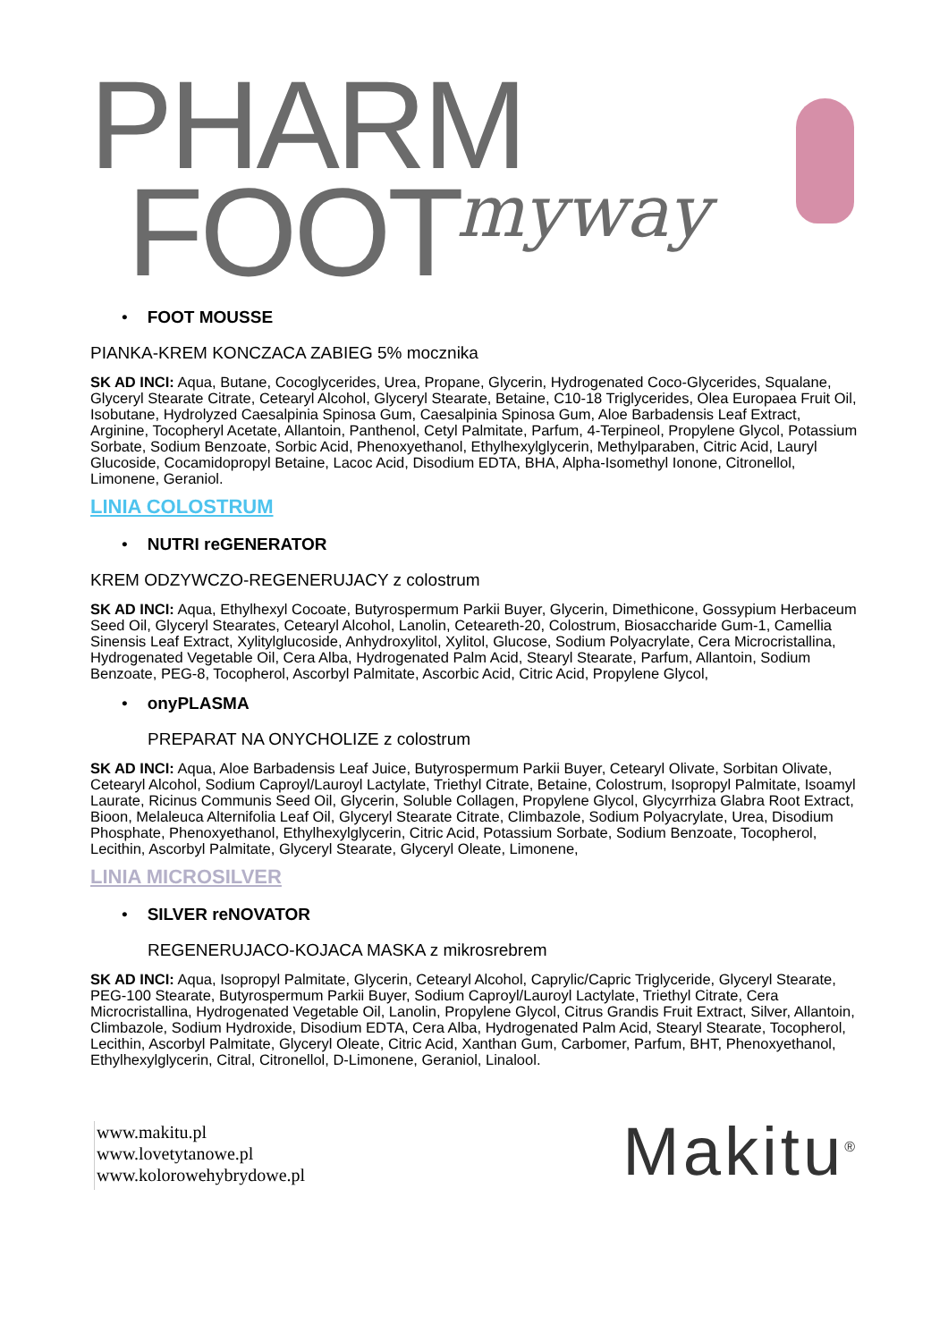PHARM
FOOT
myway
• FOOT MOUSSE
PIANKA-KREM KONCZACA ZABIEG 5% mocznika
SK AD INCI: Aqua, Butane, Cocoglycerides, Urea, Propane, Glycerin, Hydrogenated Coco-Glycerides, Squalane, Glyceryl Stearate Citrate, Cetearyl Alcohol, Glyceryl Stearate, Betaine, C10-18 Triglycerides, Olea Europaea Fruit Oil, Isobutane, Hydrolyzed Caesalpinia Spinosa Gum, Caesalpinia Spinosa Gum, Aloe Barbadensis Leaf Extract, Arginine, Tocopheryl Acetate, Allantoin, Panthenol, Cetyl Palmitate, Parfum, 4-Terpineol, Propylene Glycol, Potassium Sorbate, Sodium Benzoate, Sorbic Acid, Phenoxyethanol, Ethylhexylglycerin, Methylparaben, Citric Acid, Lauryl Glucoside, Cocamidopropyl Betaine, Lacoc Acid, Disodium EDTA, BHA, Alpha-Isomethyl Ionone, Citronellol, Limonene, Geraniol.
LINIA COLOSTRUM
• NUTRI reGENERATOR
KREM ODZYWCZO-REGENERUJACY z colostrum
SK AD INCI: Aqua, Ethylhexyl Cocoate, Butyrospermum Parkii Buyer, Glycerin, Dimethicone, Gossypium Herbaceum Seed Oil, Glyceryl Stearates, Cetearyl Alcohol, Lanolin, Ceteareth-20, Colostrum, Biosaccharide Gum-1, Camellia Sinensis Leaf Extract, Xylitylglucoside, Anhydroxylitol, Xylitol, Glucose, Sodium Polyacrylate, Cera Microcristallina, Hydrogenated Vegetable Oil, Cera Alba, Hydrogenated Palm Acid, Stearyl Stearate, Parfum, Allantoin, Sodium Benzoate, PEG-8, Tocopherol, Ascorbyl Palmitate, Ascorbic Acid, Citric Acid, Propylene Glycol,
• onyPLASMA
PREPARAT NA ONYCHOLIZE z colostrum
SK AD INCI: Aqua, Aloe Barbadensis Leaf Juice, Butyrospermum Parkii Buyer, Cetearyl Olivate, Sorbitan Olivate, Cetearyl Alcohol, Sodium Caproyl/Lauroyl Lactylate, Triethyl Citrate, Betaine, Colostrum, Isopropyl Palmitate, Isoamyl Laurate, Ricinus Communis Seed Oil, Glycerin, Soluble Collagen, Propylene Glycol, Glycyrrhiza Glabra Root Extract, Bioon, Melaleuca Alternifolia Leaf Oil, Glyceryl Stearate Citrate, Climbazole, Sodium Polyacrylate, Urea, Disodium Phosphate, Phenoxyethanol, Ethylhexylglycerin, Citric Acid, Potassium Sorbate, Sodium Benzoate, Tocopherol, Lecithin, Ascorbyl Palmitate, Glyceryl Stearate, Glyceryl Oleate, Limonene,
LINIA MICROSILVER
• SILVER reNOVATOR
REGENERUJACO-KOJACA MASKA z mikrosrebrem
SK AD INCI: Aqua, Isopropyl Palmitate, Glycerin, Cetearyl Alcohol, Caprylic/Capric Triglyceride, Glyceryl Stearate, PEG-100 Stearate, Butyrospermum Parkii Buyer, Sodium Caproyl/Lauroyl Lactylate, Triethyl Citrate, Cera Microcristallina, Hydrogenated Vegetable Oil, Lanolin, Propylene Glycol, Citrus Grandis Fruit Extract, Silver, Allantoin, Climbazole, Sodium Hydroxide, Disodium EDTA, Cera Alba, Hydrogenated Palm Acid, Stearyl Stearate, Tocopherol, Lecithin, Ascorbyl Palmitate, Glyceryl Oleate, Citric Acid, Xanthan Gum, Carbomer, Parfum, BHT, Phenoxyethanol, Ethylhexylglycerin, Citral, Citronellol, D-Limonene, Geraniol, Linalool.
www.makitu.pl
www.lovetytanowe.pl
www.kolorowehybrydowe.pl
Makitu<sup>®</sup>